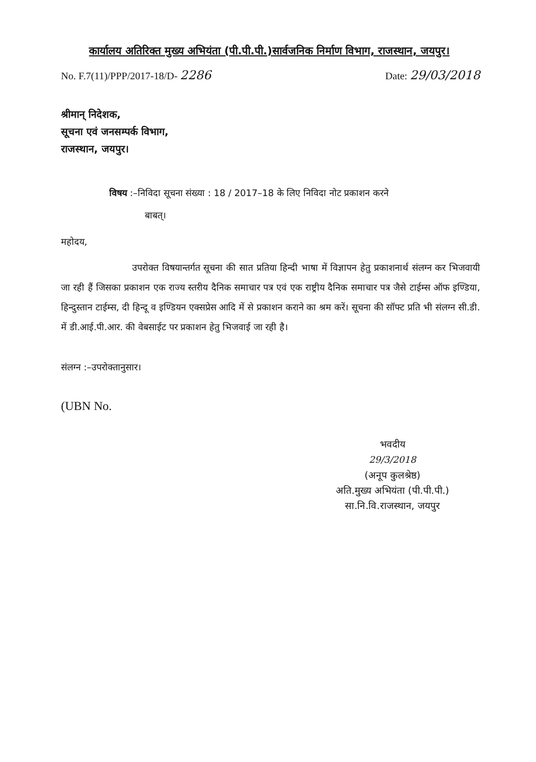कार्यालय अतिरिक्त मुख्य अभियंता (पी.पी.पी.)सार्वजनिक निर्माण विभाग, राजस्थान, जयपुर।
No. F.7(11)/PPP/2017-18/D- 2286 Date: 29/03/2018
श्रीमान् निदेशक,
सूचना एवं जनसम्पर्क विभाग,
राजस्थान, जयपुर।
विषय :–निविदा सूचना संख्या : 18 / 2017–18 के लिए निविदा नोट प्रकाशन करने
बाबत्।
महोदय,
उपरोक्त विषयान्तर्गत सूचना की सात प्रतिया हिन्दी भाषा में विज्ञापन हेतु प्रकाशनार्थ संलग्न कर भिजवायी जा रही हैं जिसका प्रकाशन एक राज्य स्तरीय दैनिक समाचार पत्र एवं एक राष्ट्रीय दैनिक समाचार पत्र जैसे टाईम्स ऑफ इण्डिया, हिन्दुस्तान टाईम्स, दी हिन्दू व इण्डियन एक्सप्रेस आदि में से प्रकाशन कराने का श्रम करें। सूचना की सॉफ्ट प्रति भी संलग्न सी.डी. में डी.आई.पी.आर. की वेबसाईट पर प्रकाशन हेतु भिजवाई जा रही है।
संलग्न :–उपरोक्तानुसार।
(UBN No.
भवदीय
29/3/2018
(अनूप कुलश्रेष्ठ)
अति.मुख्य अभियंता (पी.पी.पी.)
सा.नि.वि.राजस्थान, जयपुर